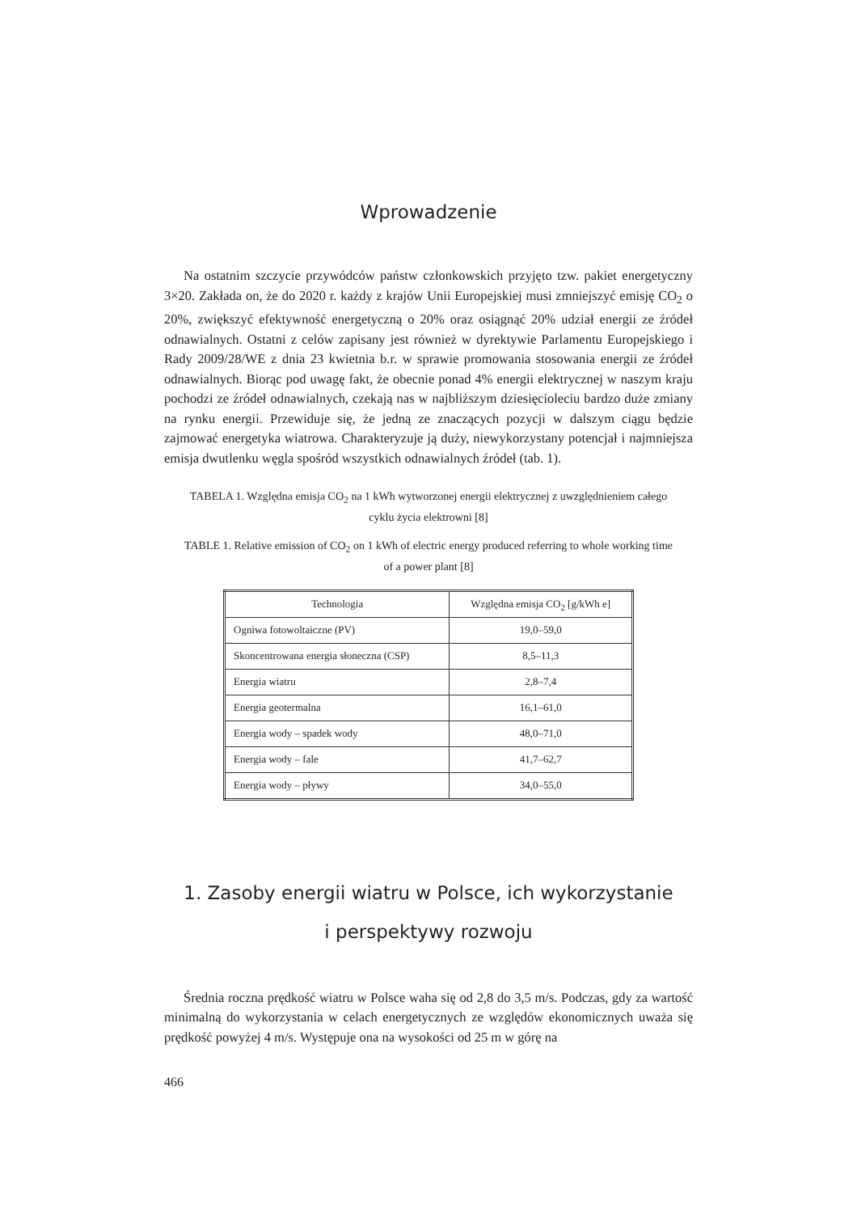Wprowadzenie
Na ostatnim szczycie przywódców państw członkowskich przyjęto tzw. pakiet energetyczny 3×20. Zakłada on, że do 2020 r. każdy z krajów Unii Europejskiej musi zmniejszyć emisję CO<sub>2</sub> o 20%, zwiększyć efektywność energetyczną o 20% oraz osiągnąć 20% udział energii ze źródeł odnawialnych. Ostatni z celów zapisany jest również w dyrektywie Parlamentu Europejskiego i Rady 2009/28/WE z dnia 23 kwietnia b.r. w sprawie promowania stosowania energii ze źródeł odnawialnych. Biorąc pod uwagę fakt, że obecnie ponad 4% energii elektrycznej w naszym kraju pochodzi ze źródeł odnawialnych, czekają nas w najbliższym dziesięcioleciu bardzo duże zmiany na rynku energii. Przewiduje się, że jedną ze znaczących pozycji w dalszym ciągu będzie zajmować energetyka wiatrowa. Charakteryzuje ją duży, niewykorzystany potencjał i najmniejsza emisja dwutlenku węgla spośród wszystkich odnawialnych źródeł (tab. 1).
TABELA 1. Względna emisja CO<sub>2</sub> na 1 kWh wytworzonej energii elektrycznej z uwzględnieniem całego cyklu życia elektrowni [8]
TABLE 1. Relative emission of CO<sub>2</sub> on 1 kWh of electric energy produced referring to whole working time of a power plant [8]
| Technologia | Względna emisja CO<sub>2</sub> [g/kWh e] |
| --- | --- |
| Ogniwa fotowoltaiczne (PV) | 19,0–59,0 |
| Skoncentrowana energia słoneczna (CSP) | 8,5–11,3 |
| Energia wiatru | 2,8–7,4 |
| Energia geotermalna | 16,1–61,0 |
| Energia wody – spadek wody | 48,0–71,0 |
| Energia wody – fale | 41,7–62,7 |
| Energia wody – pływy | 34,0–55,0 |
1. Zasoby energii wiatru w Polsce, ich wykorzystanie
i perspektywy rozwoju
Średnia roczna prędkość wiatru w Polsce waha się od 2,8 do 3,5 m/s. Podczas, gdy za wartość minimalną do wykorzystania w celach energetycznych ze względów ekonomicznych uważa się prędkość powyżej 4 m/s. Występuje ona na wysokości od 25 m w górę na
466